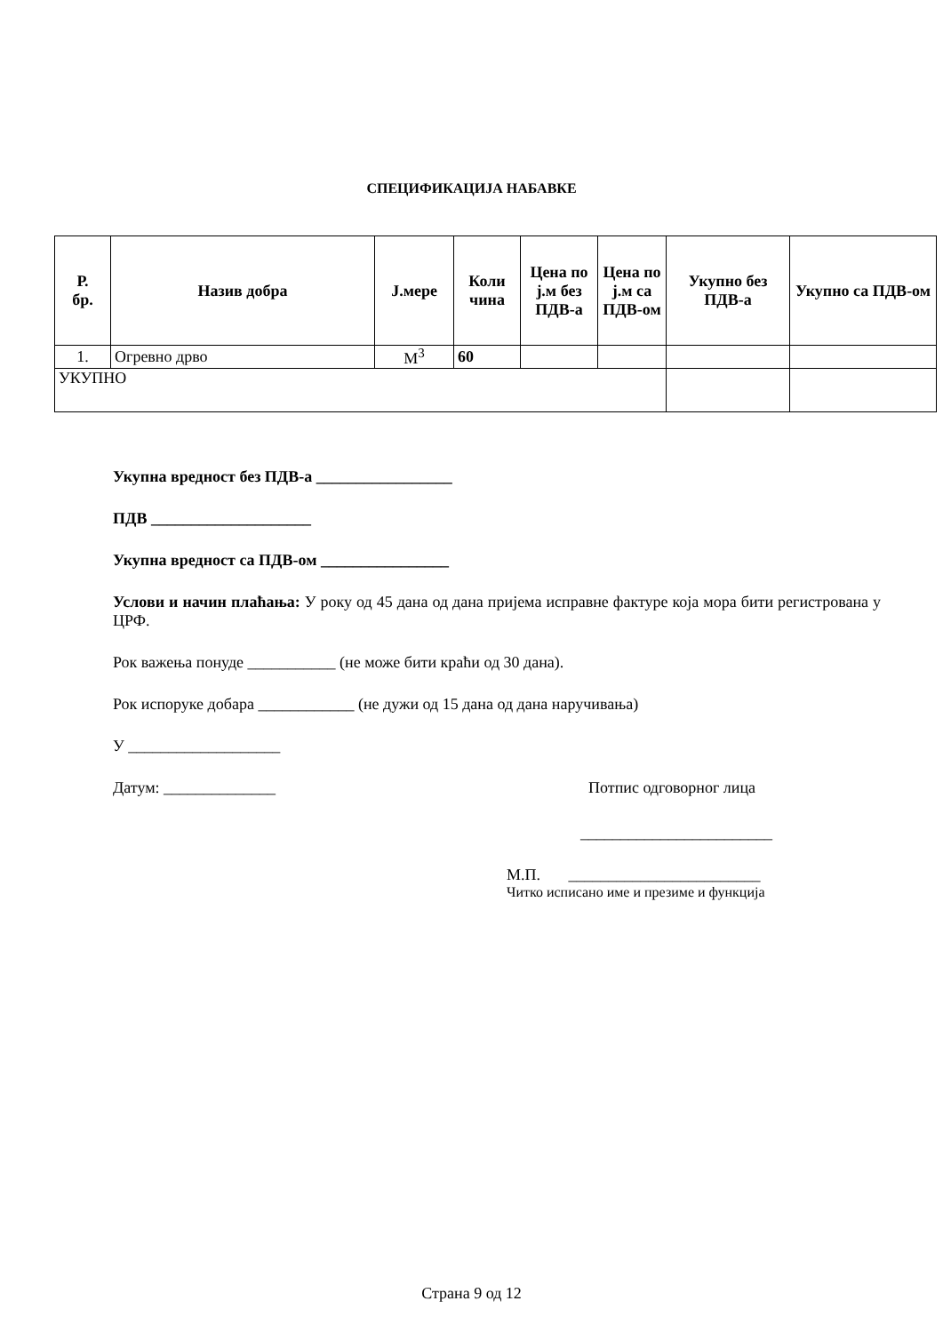СПЕЦИФИКАЦИЈА НАБАВКЕ
| Р. бр. | Назив добра | Ј.мере | Коли чина | Цена по ј.м без ПДВ-а | Цена по ј.м са ПДВ-ом | Укупно без ПДВ-а | Укупно са ПДВ-ом |
| --- | --- | --- | --- | --- | --- | --- | --- |
| 1. | Огревно дрво | М<sup>3</sup> | 60 | | | | |
| УКУПНО | | | | | | | |
Укупна вредност без ПДВ-а _________________
ПДВ ____________________
Укупна вредност са ПДВ-ом ________________
Услови и начин плаћања: У року од 45 дана од дана пријема исправне фактуре која мора бити регистрована у ЦРФ.
Рок важења понуде ___________ (не може бити краћи од 30 дана).
Рок испоруке добара ____________ (не дужи од 15 дана од дана наручивања)
У ___________________
Датум: ______________ Потпис одговорног лица
________________________
М.П. ________________________
Читко исписано име и презиме и функција
Страна 9 од 12